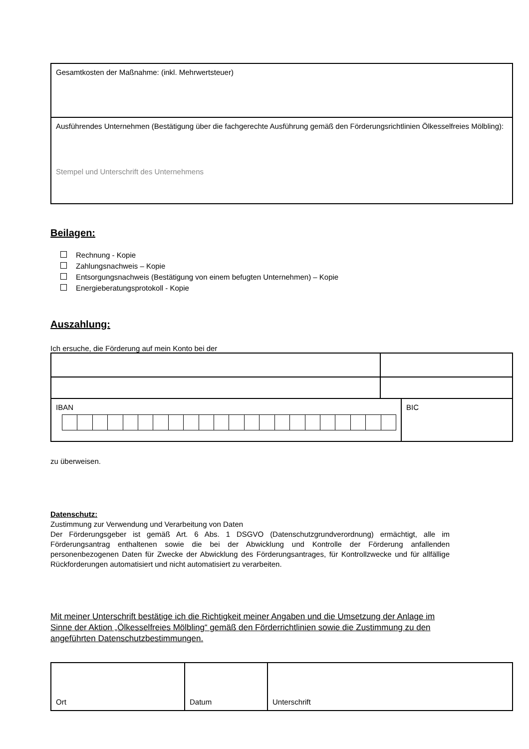| Gesamtkosten der Maßnahme: (inkl. Mehrwertsteuer) |
| Ausführendes Unternehmen (Bestätigung über die fachgerechte Ausführung gemäß den Förderungsrichtlinien Ölkesselfreies Mölbling): Stempel und Unterschrift des Unternehmens |
Beilagen:
Rechnung - Kopie
Zahlungsnachweis – Kopie
Entsorgungsnachweis (Bestätigung von einem befugten Unternehmen) – Kopie
Energieberatungsprotokoll - Kopie
Auszahlung:
Ich ersuche, die Förderung auf mein Konto bei der
| IBAN | BIC |
zu überweisen.
Datenschutz:
Zustimmung zur Verwendung und Verarbeitung von Daten
Der Förderungsgeber ist gemäß Art. 6 Abs. 1 DSGVO (Datenschutzgrundverordnung) ermächtigt, alle im Förderungsantrag enthaltenen sowie die bei der Abwicklung und Kontrolle der Förderung anfallenden personenbezogenen Daten für Zwecke der Abwicklung des Förderungsantrages, für Kontrollzwecke und für allfällige Rückforderungen automatisiert und nicht automatisiert zu verarbeiten.
Mit meiner Unterschrift bestätige ich die Richtigkeit meiner Angaben und die Umsetzung der Anlage im Sinne der Aktion „Ölkesselfreies Mölbling“ gemäß den Förderrichtlinien sowie die Zustimmung zu den angeführten Datenschutzbestimmungen.
| Ort | Datum | Unterschrift |